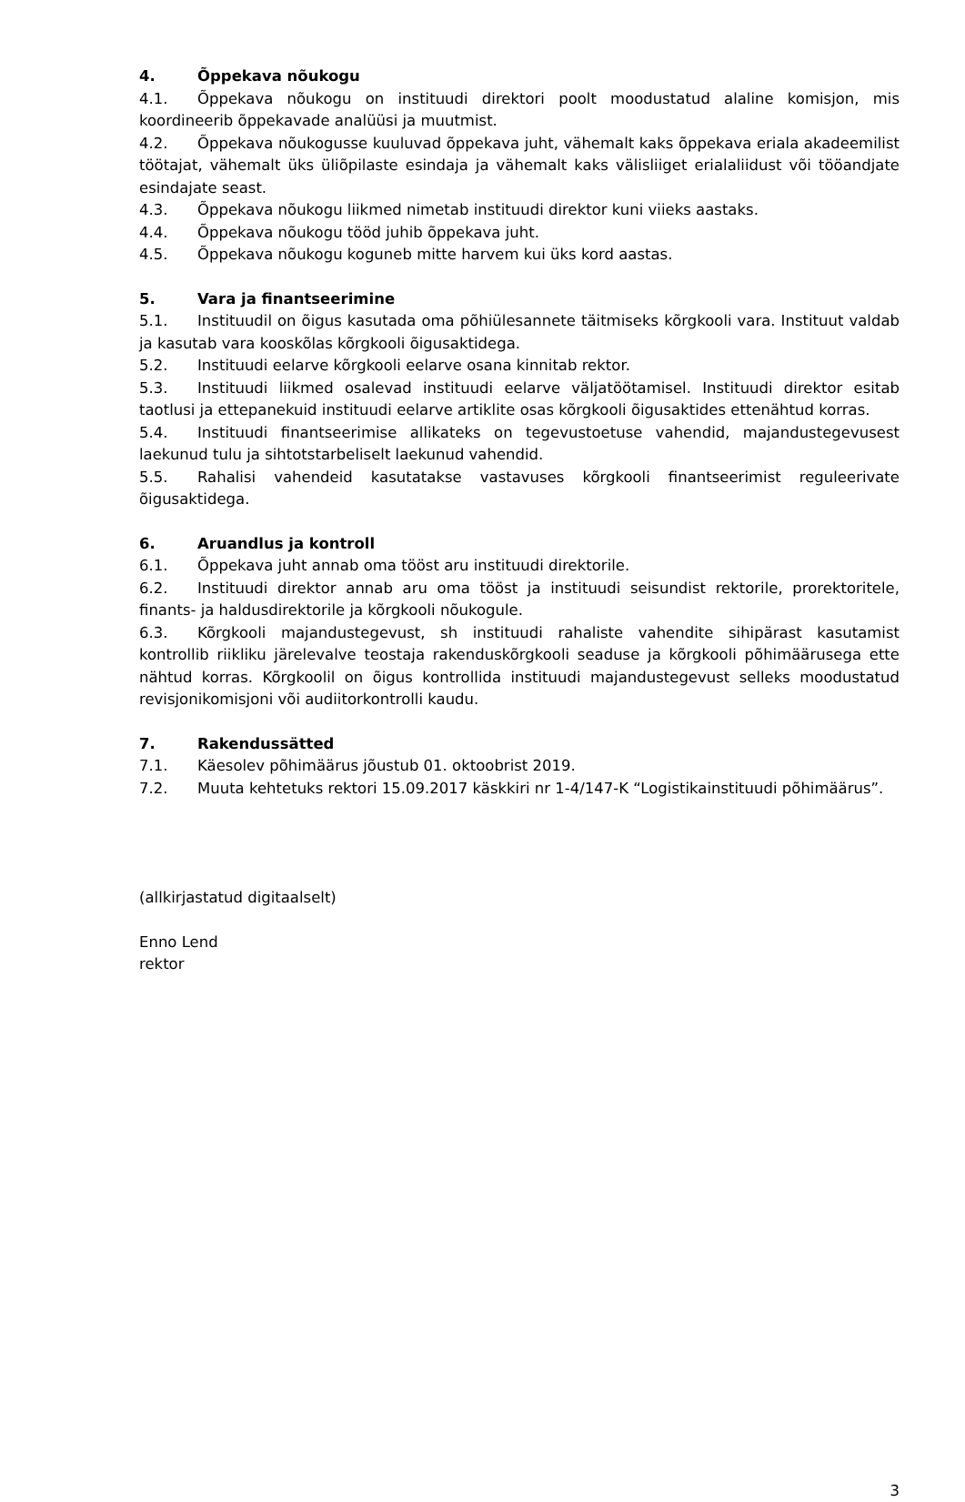4. Õppekava nõukogu
4.1. Õppekava nõukogu on instituudi direktori poolt moodustatud alaline komisjon, mis koordineerib õppekavade analüüsi ja muutmist.
4.2. Õppekava nõukogusse kuuluvad õppekava juht, vähemalt kaks õppekava eriala akadeemilist töötajat, vähemalt üks üliõpilaste esindaja ja vähemalt kaks välisliiget erialaliidust või tööandjate esindajate seast.
4.3. Õppekava nõukogu liikmed nimetab instituudi direktor kuni viieks aastaks.
4.4. Õppekava nõukogu tööd juhib õppekava juht.
4.5. Õppekava nõukogu koguneb mitte harvem kui üks kord aastas.
5. Vara ja finantseerimine
5.1. Instituudil on õigus kasutada oma põhiülesannete täitmiseks kõrgkooli vara. Instituut valdab ja kasutab vara kooskõlas kõrgkooli õigusaktidega.
5.2. Instituudi eelarve kõrgkooli eelarve osana kinnitab rektor.
5.3. Instituudi liikmed osalevad instituudi eelarve väljatöötamisel. Instituudi direktor esitab taotlusi ja ettepanekuid instituudi eelarve artiklite osas kõrgkooli õigusaktides ettenähtud korras.
5.4. Instituudi finantseerimise allikateks on tegevustoetuse vahendid, majandustegevusest laekunud tulu ja sihtotstarbeliselt laekunud vahendid.
5.5. Rahalisi vahendeid kasutatakse vastavuses kõrgkooli finantseerimist reguleerivate õigusaktidega.
6. Aruandlus ja kontroll
6.1. Õppekava juht annab oma tööst aru instituudi direktorile.
6.2. Instituudi direktor annab aru oma tööst ja instituudi seisundist rektorile, prorektoritele, finants- ja haldusdirektorile ja kõrgkooli nõukogule.
6.3. Kõrgkooli majandustegevust, sh instituudi rahaliste vahendite sihipärast kasutamist kontrollib riikliku järelevalve teostaja rakenduskõrgkooli seaduse ja kõrgkooli põhimäärusega ette nähtud korras. Kõrgkoolil on õigus kontrollida instituudi majandustegevust selleks moodustatud revisjonikomisjoni või audiitorkontrolli kaudu.
7. Rakendussätted
7.1. Käesolev põhimäärus jõustub 01. oktoobrist 2019.
7.2. Muuta kehtetuks rektori 15.09.2017 käskkiri nr 1-4/147-K “Logistikainstituudi põhimäärus”.
(allkirjastatud digitaalselt)
Enno Lend
rektor
3